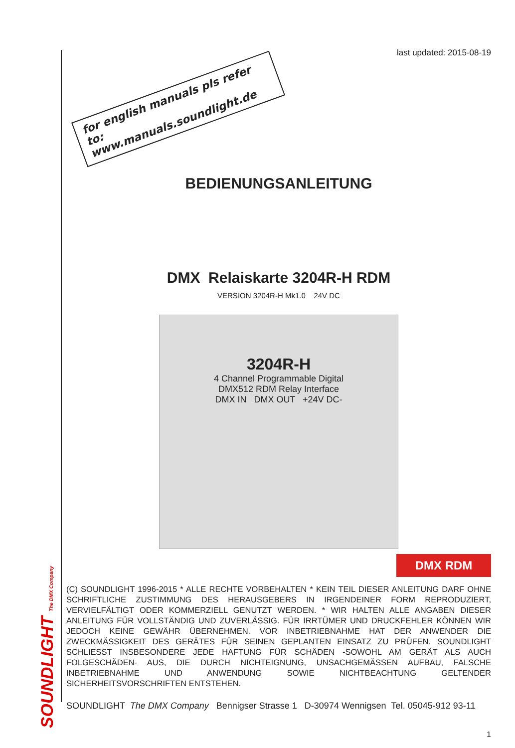SOUNDLIGHT The DMX Company
last updated: 2015-08-19
for english manuals pls refer to:
www.manuals.soundlight.de
BEDIENUNGSANLEITUNG
DMX Relaiskarte 3204R-H RDM
VERSION 3204R-H Mk1.0 24V DC
3204R-H
4 Channel Programmable Digital
DMX512 RDM Relay Interface
DMX IN DMX OUT +24V DC-
DMX RDM
(C) SOUNDLIGHT 1996-2015 * ALLE RECHTE VORBEHALTEN * KEIN TEIL DIESER ANLEITUNG DARF OHNE SCHRIFTLICHE ZUSTIMMUNG DES HERAUSGEBERS IN IRGENDEINER FORM REPRODUZIERT, VERVIELFÄLTIGT ODER KOMMERZIELL GENUTZT WERDEN. * WIR HALTEN ALLE ANGABEN DIESER ANLEITUNG FÜR VOLLSTÄNDIG UND ZUVERLÄSSIG. FÜR IRRTÜMER UND DRUCKFEHLER KÖNNEN WIR JEDOCH KEINE GEWÄHR ÜBERNEHMEN. VOR INBETRIEBNAHME HAT DER ANWENDER DIE ZWECKMÄSSIGKEIT DES GERÄTES FÜR SEINEN GEPLANTEN EINSATZ ZU PRÜFEN. SOUNDLIGHT SCHLIESST INSBESONDERE JEDE HAFTUNG FÜR SCHÄDEN -SOWOHL AM GERÄT ALS AUCH FOLGESCHÄDEN- AUS, DIE DURCH NICHTEIGNUNG, UNSACHGEMÄSSEN AUFBAU, FALSCHE INBETRIEBNAHME UND ANWENDUNG SOWIE NICHTBEACHTUNG GELTENDER SICHERHEITSVORSCHRIFTEN ENTSTEHEN.
SOUNDLIGHT The DMX Company Bennigser Strasse 1 D-30974 Wennigsen Tel. 05045-912 93-11
1